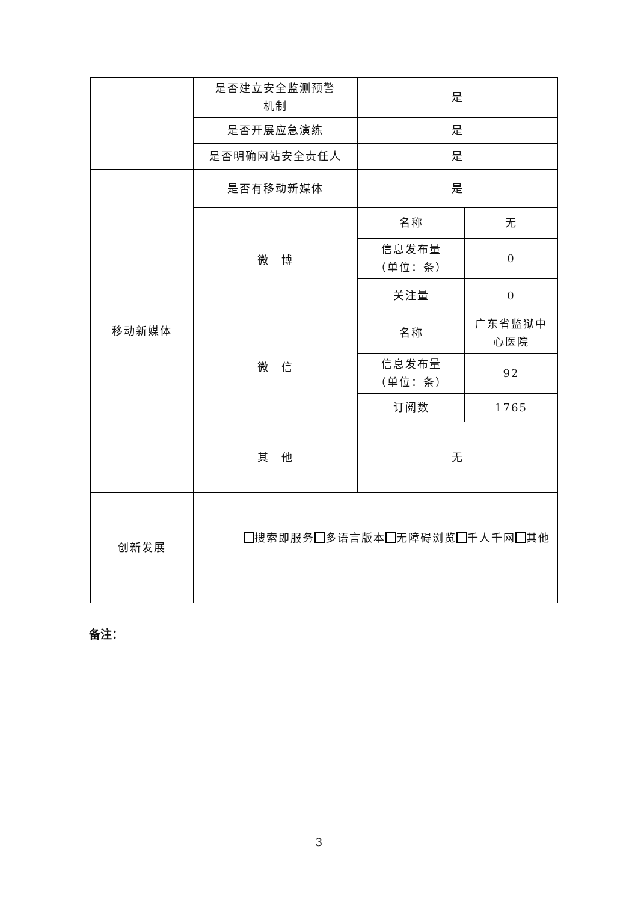| | 是否建立安全监测预警 机制 | 是 | |
| | 是否开展应急演练 | 是 | |
| | 是否明确网站安全责任人 | 是 | |
| 移动新媒体 | 是否有移动新媒体 | 是 | |
| | 微 博 | 名称 | 无 |
| | | 信息发布量 （单位：条） | 0 |
| | | 关注量 | 0 |
| | 微 信 | 名称 | 广东省监狱中 心医院 |
| | | 信息发布量 （单位：条） | 92 |
| | | 订阅数 | 1765 |
| | 其 他 | 无 | |
| 创新发展 | 搜索即服务 多语言版本 无障碍浏览 千人千网 其他 | | |
备注：
3